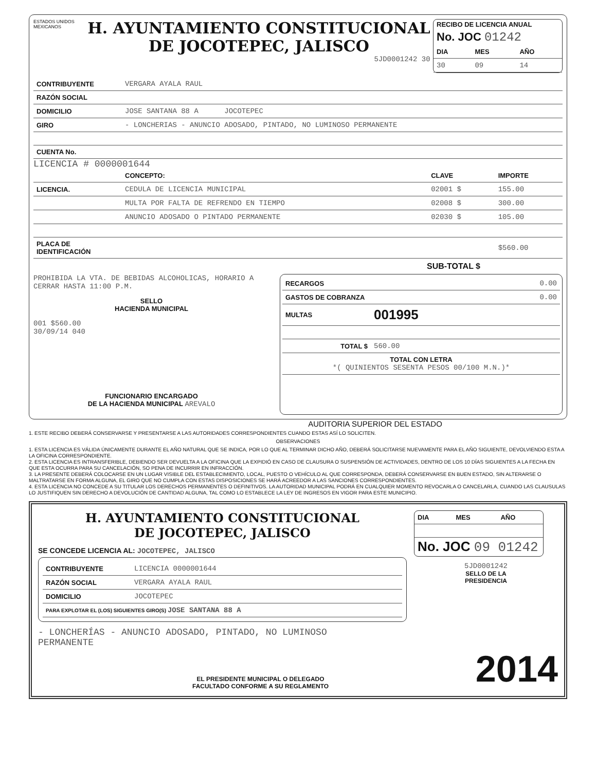ESTADOS UNIDOS MEXICANOS
H. AYUNTAMIENTO CONSTITUCIONAL
DE JOCOTEPEC, JALISCO
5JD0001242 30
RECIBO DE LICENCIA ANUAL
No. JOC 01242
| DIA | MES | AÑO |
| --- | --- | --- |
| 30 | 09 | 14 |
| CONTRIBUYENTE | VERGARA AYALA RAUL |
| RAZÓN SOCIAL | |
| DOMICILIO | JOSE SANTANA 88 A JOCOTEPEC |
| GIRO | - LONCHERIAS - ANUNCIO ADOSADO, PINTADO, NO LUMINOSO PERMANENTE |
| CUENTA No. | |
LICENCIA # 0000001644
| | CONCEPTO: | CLAVE | IMPORTE |
| --- | --- | --- | --- |
| LICENCIA. | CEDULA DE LICENCIA MUNICIPAL | 02001 $ | 155.00 |
| | MULTA POR FALTA DE REFRENDO EN TIEMPO | 02008 $ | 300.00 |
| | ANUNCIO ADOSADO O PINTADO PERMANENTE | 02030 $ | 105.00 |
| PLACA DE IDENTIFICACIÓN | | | $560.00 |
SUB-TOTAL $
PROHIBIDA LA VTA. DE BEBIDAS ALCOHOLICAS, HORARIO A CERRAR HASTA 11:00 P.M.
SELLO
HACIENDA MUNICIPAL
001 $560.00
30/09/14 040
FUNCIONARIO ENCARGADO
DE LA HACIENDA MUNICIPAL AREVALO
| RECARGOS | 0.00 |
| GASTOS DE COBRANZA | 0.00 |
| MULTAS | 001995 |
| TOTAL $ | 560.00 |
| TOTAL CON LETRA *( QUINIENTOS SESENTA PESOS 00/100 M.N.)* | |
AUDITORIA SUPERIOR DEL ESTADO
1. ESTE RECIBO DEBERÁ CONSERVARSE Y PRESENTARSE A LAS AUTORIDADES CORRESPONDIENTES CUANDO ESTAS ASÍ LO SOLICITEN.
OBSERVACIONES
1. ESTA LICENCIA ES VÁLIDA ÚNICAMENTE DURANTE EL AÑO NATURAL QUE SE INDICA, POR LO QUE AL TERMINAR DICHO AÑO, DEBERÁ SOLICITARSE NUEVAMENTE PARA EL AÑO SIGUIENTE, DEVOLVIENDO ESTA A LA OFICINA CORRESPONDIENTE.
2. ESTA LICENCIA ES INTRANSFERIBLE, DEBIENDO SER DEVUELTA A LA OFICINA QUE LA EXPIDIÓ EN CASO DE CLAUSURA O SUSPENSIÓN DE ACTIVIDADES, DENTRO DE LOS 10 DÍAS SIGUIENTES A LA FECHA EN QUE ESTA OCURRA PARA SU CANCELACIÓN, SO PENA DE INCURRIR EN INFRACCIÓN.
3. LA PRESENTE DEBERÁ COLOCARSE EN UN LUGAR VISIBLE DEL ESTABLECIMIENTO, LOCAL, PUESTO O VEHÍCULO AL QUE CORRESPONDA, DEBERÁ CONSERVARSE EN BUEN ESTADO, SIN ALTERARSE O MALTRATARSE EN FORMA ALGUNA, EL GIRO QUE NO CUMPLA CON ESTAS DISPOSICIONES SE HARÁ ACREEDOR A LAS SANCIONES CORRESPONDIENTES.
4. ESTA LICENCIA NO CONCEDE A SU TITULAR LOS DERECHOS PERMANENTES O DEFINITIVOS. LA AUTORIDAD MUNICIPAL PODRÁ EN CUALQUIER MOMENTO REVOCARLA O CANCELARLA, CUANDO LAS CLAUSULAS LO JUSTIFIQUEN SIN DERECHO A DEVOLUCIÓN DE CANTIDAD ALGUNA, TAL COMO LO ESTABLECE LA LEY DE INGRESOS EN VIGOR PARA ESTE MUNICIPIO.
H. AYUNTAMIENTO CONSTITUCIONAL
DE JOCOTEPEC, JALISCO
SE CONCEDE LICENCIA AL: JOCOTEPEC, JALISCO
| CONTRIBUYENTE | LICENCIA 0000001644 |
| RAZÓN SOCIAL | VERGARA AYALA RAUL |
| DOMICILIO | JOCOTEPEC |
| PARA EXPLOTAR EL (LOS) SIGUIENTES GIRO(S) JOSE SANTANA 88 A | |
| DIA | MES | AÑO |
| --- | --- | --- |
No. JOC 09 01242
5JD0001242
SELLO DE LA
PRESIDENCIA
- LONCHERÍAS - ANUNCIO ADOSADO, PINTADO, NO LUMINOSO
PERMANENTE
EL PRESIDENTE MUNICIPAL O DELEGADO
FACULTADO CONFORME A SU REGLAMENTO
2014